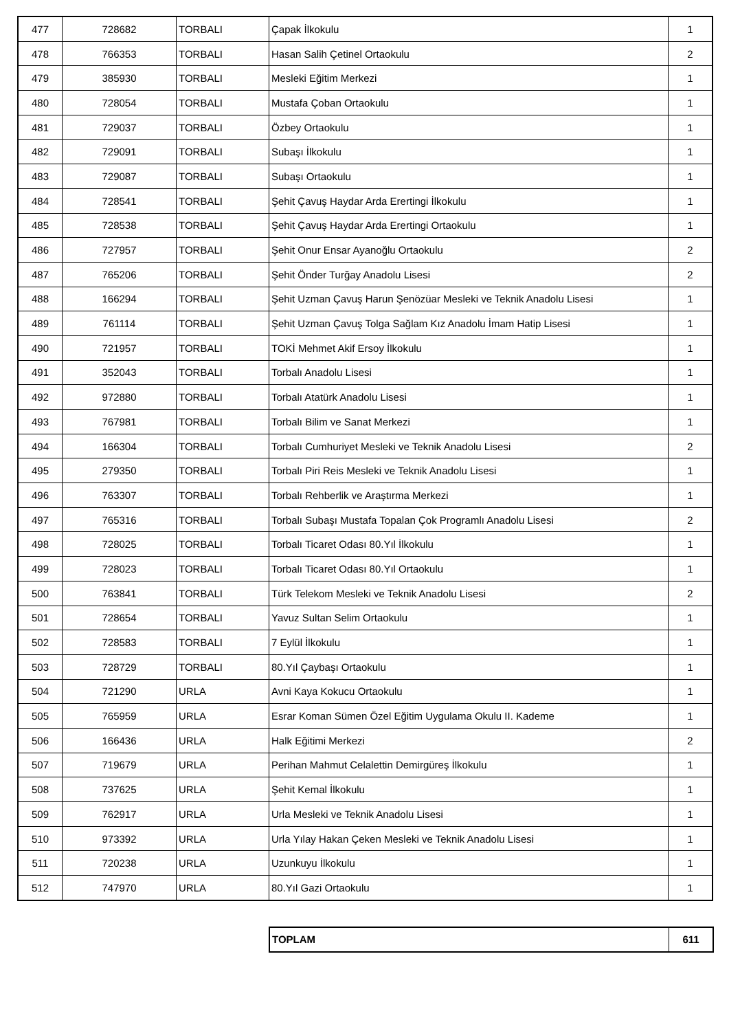| 477 | 728682 | TORBALI | Çapak İlkokulu | 1 |
| 478 | 766353 | TORBALI | Hasan Salih Çetinel Ortaokulu | 2 |
| 479 | 385930 | TORBALI | Mesleki Eğitim Merkezi | 1 |
| 480 | 728054 | TORBALI | Mustafa Çoban Ortaokulu | 1 |
| 481 | 729037 | TORBALI | Özbey Ortaokulu | 1 |
| 482 | 729091 | TORBALI | Subaşı İlkokulu | 1 |
| 483 | 729087 | TORBALI | Subaşı Ortaokulu | 1 |
| 484 | 728541 | TORBALI | Şehit Çavuş Haydar Arda Erertingi İlkokulu | 1 |
| 485 | 728538 | TORBALI | Şehit Çavuş Haydar Arda Erertingi Ortaokulu | 1 |
| 486 | 727957 | TORBALI | Şehit Onur Ensar Ayanoğlu Ortaokulu | 2 |
| 487 | 765206 | TORBALI | Şehit Önder Turğay Anadolu Lisesi | 2 |
| 488 | 166294 | TORBALI | Şehit Uzman Çavuş Harun Şenözüar Mesleki ve Teknik Anadolu Lisesi | 1 |
| 489 | 761114 | TORBALI | Şehit Uzman Çavuş Tolga Sağlam Kız Anadolu İmam Hatip Lisesi | 1 |
| 490 | 721957 | TORBALI | TOKİ Mehmet Akif Ersoy İlkokulu | 1 |
| 491 | 352043 | TORBALI | Torbalı Anadolu Lisesi | 1 |
| 492 | 972880 | TORBALI | Torbalı Atatürk Anadolu Lisesi | 1 |
| 493 | 767981 | TORBALI | Torbalı Bilim ve Sanat Merkezi | 1 |
| 494 | 166304 | TORBALI | Torbalı Cumhuriyet Mesleki ve Teknik Anadolu Lisesi | 2 |
| 495 | 279350 | TORBALI | Torbalı Piri Reis Mesleki ve Teknik Anadolu Lisesi | 1 |
| 496 | 763307 | TORBALI | Torbalı Rehberlik ve Araştırma Merkezi | 1 |
| 497 | 765316 | TORBALI | Torbalı Subaşı Mustafa Topalan Çok Programlı Anadolu Lisesi | 2 |
| 498 | 728025 | TORBALI | Torbalı Ticaret Odası 80.Yıl İlkokulu | 1 |
| 499 | 728023 | TORBALI | Torbalı Ticaret Odası 80.Yıl Ortaokulu | 1 |
| 500 | 763841 | TORBALI | Türk Telekom Mesleki ve Teknik Anadolu Lisesi | 2 |
| 501 | 728654 | TORBALI | Yavuz Sultan Selim Ortaokulu | 1 |
| 502 | 728583 | TORBALI | 7 Eylül İlkokulu | 1 |
| 503 | 728729 | TORBALI | 80.Yıl Çaybaşı Ortaokulu | 1 |
| 504 | 721290 | URLA | Avni Kaya Kokucu Ortaokulu | 1 |
| 505 | 765959 | URLA | Esrar Koman Sümen Özel Eğitim Uygulama Okulu II. Kademe | 1 |
| 506 | 166436 | URLA | Halk Eğitimi Merkezi | 2 |
| 507 | 719679 | URLA | Perihan Mahmut Celalettin Demirgüreş İlkokulu | 1 |
| 508 | 737625 | URLA | Şehit Kemal İlkokulu | 1 |
| 509 | 762917 | URLA | Urla Mesleki ve Teknik Anadolu Lisesi | 1 |
| 510 | 973392 | URLA | Urla Yılay Hakan Çeken Mesleki ve Teknik Anadolu Lisesi | 1 |
| 511 | 720238 | URLA | Uzunkuyu İlkokulu | 1 |
| 512 | 747970 | URLA | 80.Yıl Gazi Ortaokulu | 1 |
| TOPLAM | 611 |